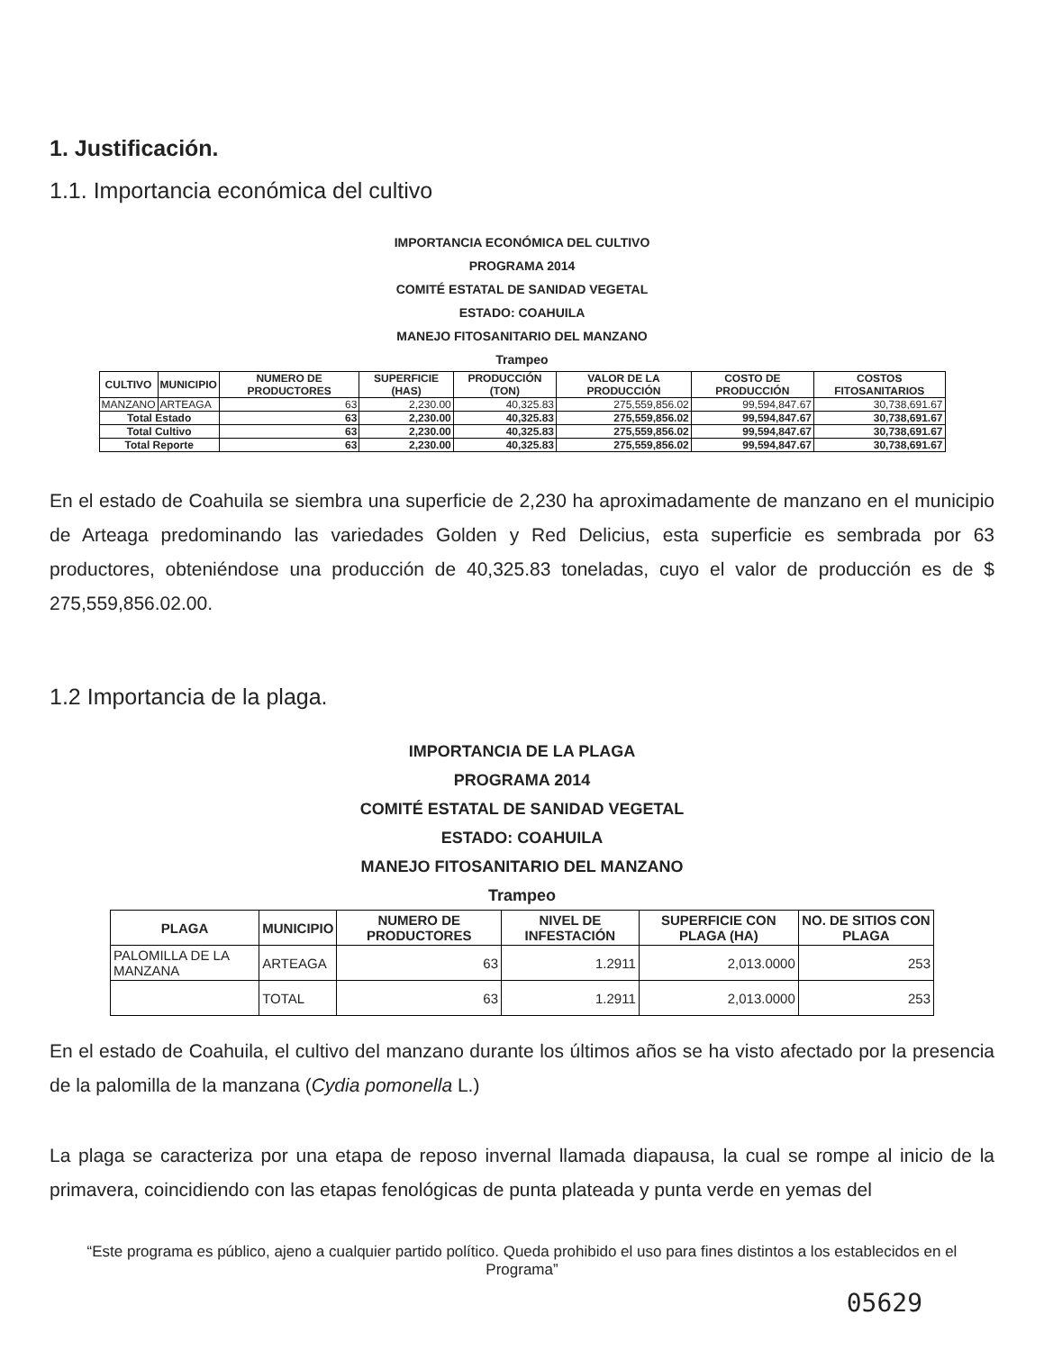1. Justificación.
1.1. Importancia económica del cultivo
IMPORTANCIA ECONÓMICA DEL CULTIVO
PROGRAMA 2014
COMITÉ ESTATAL DE SANIDAD VEGETAL
ESTADO: COAHUILA
MANEJO FITOSANITARIO DEL MANZANO
Trampeo
| CULTIVO | MUNICIPIO | NUMERO DE PRODUCTORES | SUPERFICIE (HAS) | PRODUCCIÓN (TON) | VALOR DE LA PRODUCCIÓN | COSTO DE PRODUCCIÓN | COSTOS FITOSANITARIOS |
| --- | --- | --- | --- | --- | --- | --- | --- |
| MANZANO | ARTEAGA | 63 | 2,230.00 | 40,325.83 | 275,559,856.02 | 99,594,847.67 | 30,738,691.67 |
| Total Estado | | 63 | 2,230.00 | 40,325.83 | 275,559,856.02 | 99,594,847.67 | 30,738,691.67 |
| Total Cultivo | | 63 | 2,230.00 | 40,325.83 | 275,559,856.02 | 99,594,847.67 | 30,738,691.67 |
| Total Reporte | | 63 | 2,230.00 | 40,325.83 | 275,559,856.02 | 99,594,847.67 | 30,738,691.67 |
En el estado de Coahuila se siembra una superficie de 2,230 ha aproximadamente de manzano en el municipio de Arteaga predominando las variedades Golden y Red Delicius, esta superficie es sembrada por 63 productores, obteniéndose una producción de 40,325.83 toneladas, cuyo el valor de producción es de $ 275,559,856.02.00.
1.2 Importancia de la plaga.
IMPORTANCIA DE LA PLAGA
PROGRAMA 2014
COMITÉ ESTATAL DE SANIDAD VEGETAL
ESTADO: COAHUILA
MANEJO FITOSANITARIO DEL MANZANO
Trampeo
| PLAGA | MUNICIPIO | NUMERO DE PRODUCTORES | NIVEL DE INFESTACIÓN | SUPERFICIE CON PLAGA (HA) | NO. DE SITIOS CON PLAGA |
| --- | --- | --- | --- | --- | --- |
| PALOMILLA DE LA MANZANA | ARTEAGA | 63 | 1.2911 | 2,013.0000 | 253 |
| | TOTAL | 63 | 1.2911 | 2,013.0000 | 253 |
En el estado de Coahuila, el cultivo del manzano durante los últimos años se ha visto afectado por la presencia de la palomilla de la manzana (Cydia pomonella L.)
La plaga se caracteriza por una etapa de reposo invernal llamada diapausa, la cual se rompe al inicio de la primavera, coincidiendo con las etapas fenológicas de punta plateada y punta verde en yemas del
“Este programa es público, ajeno a cualquier partido político. Queda prohibido el uso para fines distintos a los establecidos en el Programa”
05629